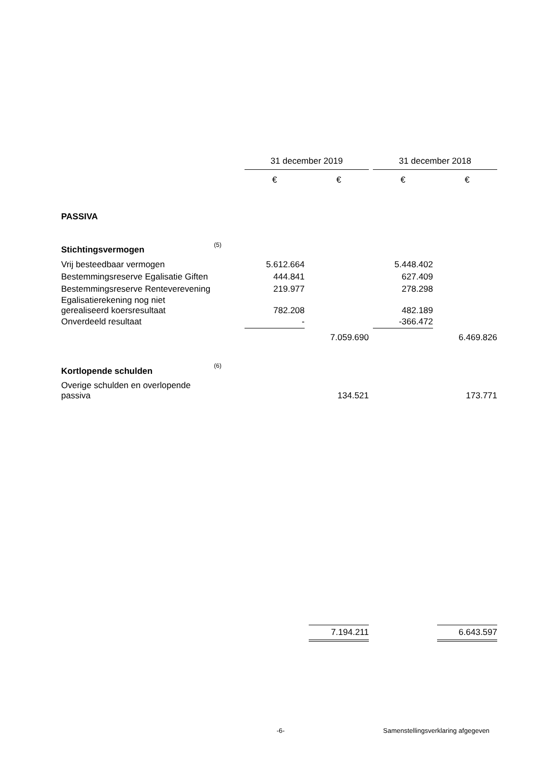| | | 31 december 2019 | | | | 31 december 2018 | | |
| | | € | | € | | € | | € |
| PASSIVA | | | | | | | | |
| Stichtingsvermogen | (5) | | | | | | | |
| Vrij besteedbaar vermogen | | 5.612.664 | | | | 5.448.402 | | |
| Bestemmingsreserve Egalisatie Giften | | 444.841 | | | | 627.409 | | |
| Bestemmingsreserve Renteverevening | | 219.977 | | | | 278.298 | | |
| Egalisatierekening nog niet gerealiseerd koersresultaat | | 782.208 | | | | 482.189 | | |
| Onverdeeld resultaat | | - | | | | -366.472 | | |
| | | | | 7.059.690 | | | | 6.469.826 |
| Kortlopende schulden | (6) | | | | | | | |
| Overige schulden en overlopende passiva | | | | 134.521 | | | | 173.771 |
| | | | | 7.194.211 | | | | 6.643.597 |
-6-
Samenstellingsverklaring afgegeven